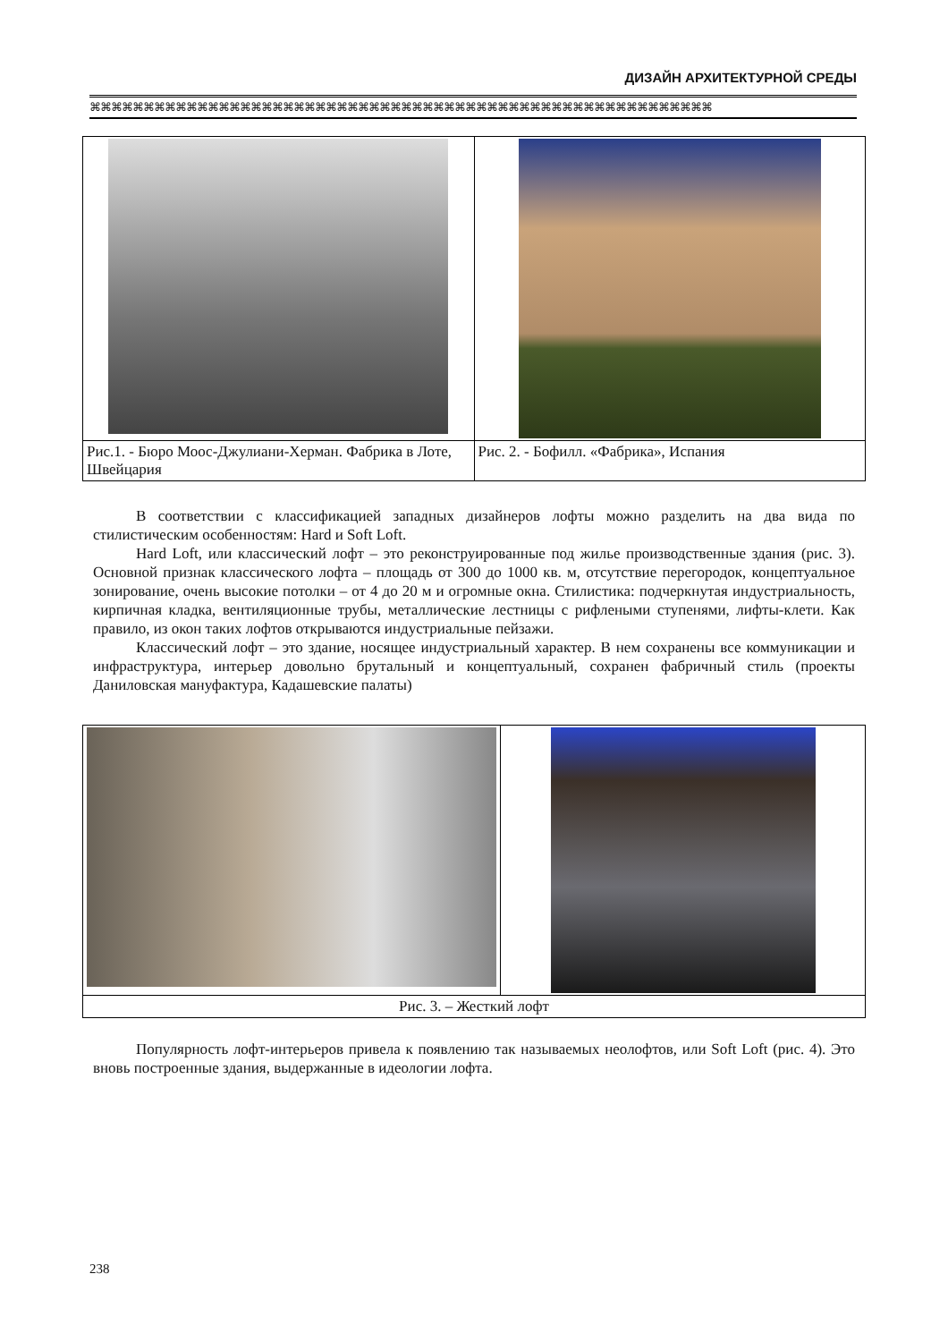ДИЗАЙН АРХИТЕКТУРНОЙ СРЕДЫ
⌘⌘⌘⌘⌘⌘⌘⌘⌘⌘⌘⌘⌘⌘⌘⌘⌘⌘⌘⌘⌘⌘⌘⌘⌘⌘⌘⌘⌘⌘⌘⌘⌘⌘⌘⌘⌘⌘⌘⌘⌘⌘⌘⌘⌘⌘⌘⌘⌘⌘⌘⌘⌘⌘⌘⌘⌘⌘
| Рис.1. - Бюро Моос-Джулиани-Херман. Фабрика в Лоте, Швейцария | Рис. 2. - Бофилл. «Фабрика», Испания |
В соответствии с классификацией западных дизайнеров лофты можно разделить на два вида по стилистическим особенностям: Hard и Soft Loft.
Hard Loft, или классический лофт – это реконструированные под жилье производственные здания (рис. 3). Основной признак классического лофта – площадь от 300 до 1000 кв. м, отсутствие перегородок, концептуальное зонирование, очень высокие потолки – от 4 до 20 м и огромные окна. Стилистика: подчеркнутая индустриальность, кирпичная кладка, вентиляционные трубы, металлические лестницы с рифлеными ступенями, лифты-клети. Как правило, из окон таких лофтов открываются индустриальные пейзажи.
Классический лофт – это здание, носящее индустриальный характер. В нем сохранены все коммуникации и инфраструктура, интерьер довольно брутальный и концептуальный, сохранен фабричный стиль (проекты Даниловская мануфактура, Кадашевские палаты)
| Рис. 3. – Жесткий лофт | |
Популярность лофт-интерьеров привела к появлению так называемых неолофтов, или Soft Loft (рис. 4). Это вновь построенные здания, выдержанные в идеологии лофта.
238